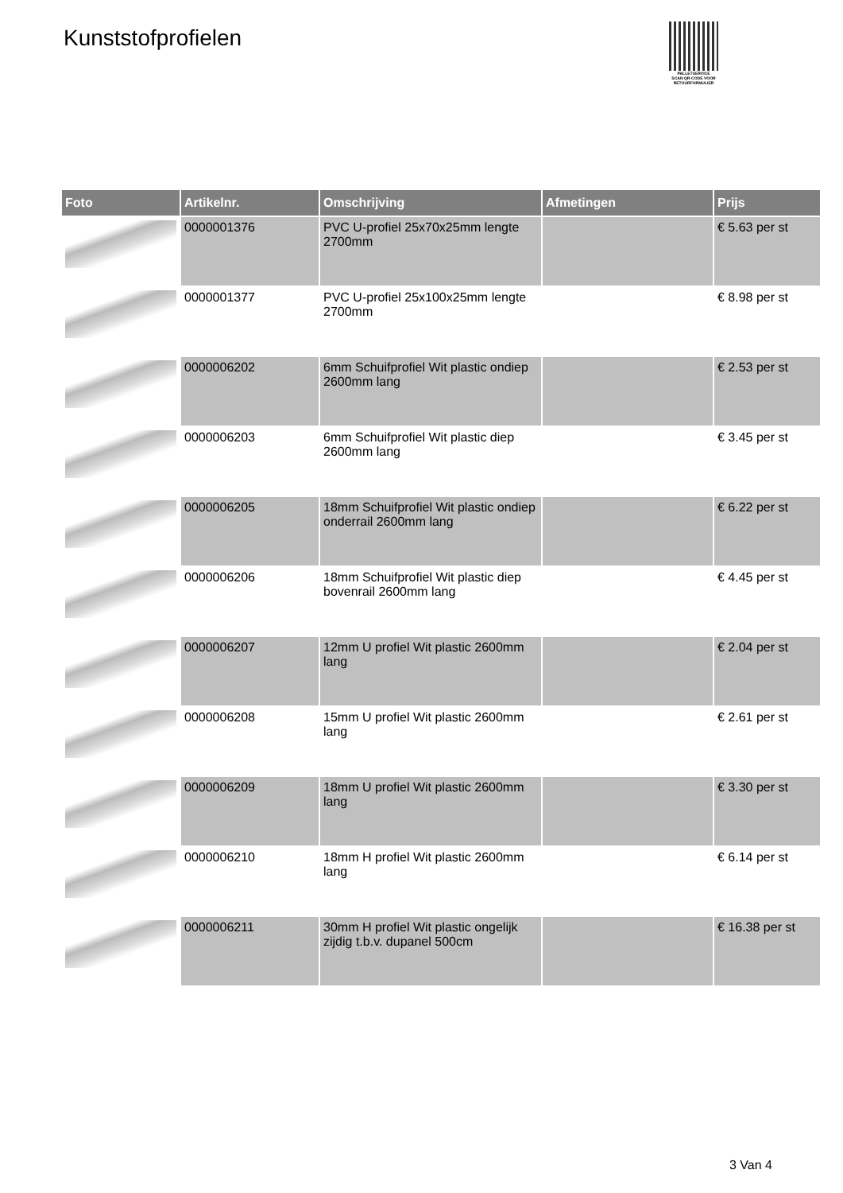Kunststofprofielen
PALLETSERVICE
SCAN QR-CODE VOOR
RETOURFORMULIER
| Foto | Artikelnr. | Omschrijving | Afmetingen | Prijs |
| --- | --- | --- | --- | --- |
| | 0000001376 | PVC U-profiel 25x70x25mm lengte 2700mm | | € 5.63 per st |
| | 0000001377 | PVC U-profiel 25x100x25mm lengte 2700mm | | € 8.98 per st |
| | 0000006202 | 6mm Schuifprofiel Wit plastic ondiep 2600mm lang | | € 2.53 per st |
| | 0000006203 | 6mm Schuifprofiel Wit plastic diep 2600mm lang | | € 3.45 per st |
| | 0000006205 | 18mm Schuifprofiel Wit plastic ondiep onderrail 2600mm lang | | € 6.22 per st |
| | 0000006206 | 18mm Schuifprofiel Wit plastic diep bovenrail 2600mm lang | | € 4.45 per st |
| | 0000006207 | 12mm U profiel Wit plastic 2600mm lang | | € 2.04 per st |
| | 0000006208 | 15mm U profiel Wit plastic 2600mm lang | | € 2.61 per st |
| | 0000006209 | 18mm U profiel Wit plastic 2600mm lang | | € 3.30 per st |
| | 0000006210 | 18mm H profiel Wit plastic 2600mm lang | | € 6.14 per st |
| | 0000006211 | 30mm H profiel Wit plastic ongelijk zijdig t.b.v. dupanel 500cm | | € 16.38 per st |
3 Van 4